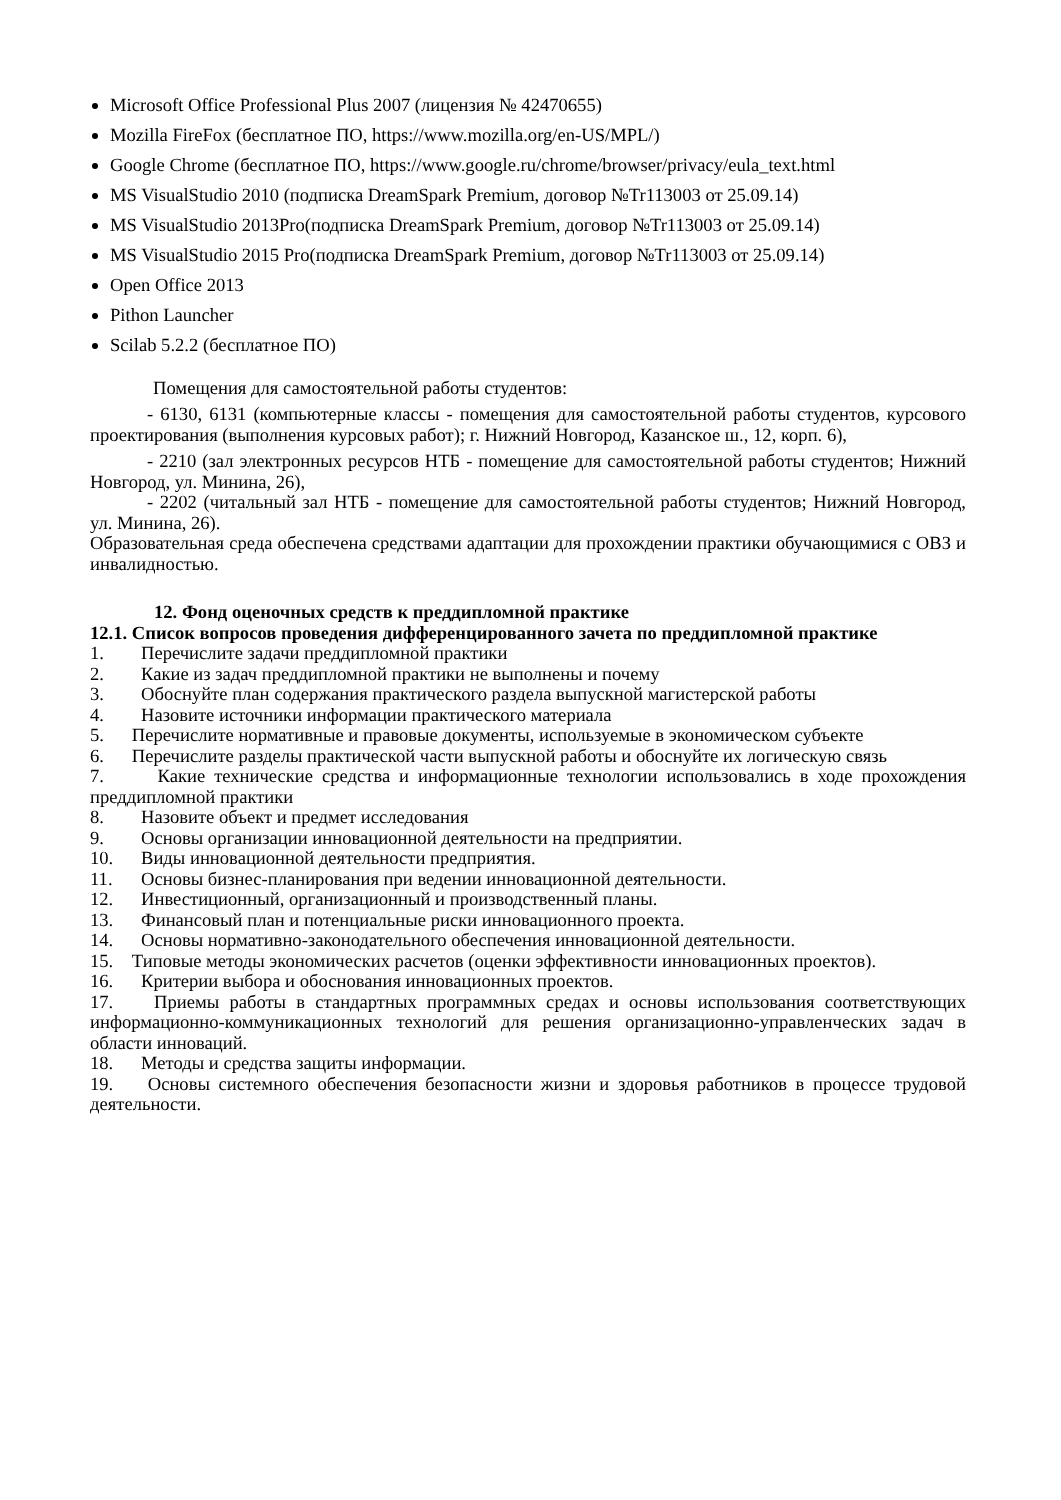Microsoft Office Professional Plus 2007 (лицензия № 42470655)
Mozilla FireFox (бесплатное ПО, https://www.mozilla.org/en-US/MPL/)
Google Chrome (бесплатное ПО, https://www.google.ru/chrome/browser/privacy/eula_text.html
MS VisualStudio 2010 (подписка DreamSpark Premium, договор №Tr113003 от 25.09.14)
MS VisualStudio 2013Pro(подписка DreamSpark Premium, договор №Tr113003 от 25.09.14)
MS VisualStudio 2015 Pro(подписка DreamSpark Premium, договор №Tr113003 от 25.09.14)
Open Office 2013
Pithon Launcher
Scilab 5.2.2 (бесплатное ПО)
Помещения для самостоятельной работы студентов:
- 6130, 6131 (компьютерные классы - помещения для самостоятельной работы студентов, курсового проектирования (выполнения курсовых работ); г. Нижний Новгород, Казанское ш., 12, корп. 6),
- 2210 (зал электронных ресурсов НТБ - помещение для самостоятельной работы студентов; Нижний Новгород, ул. Минина, 26),
- 2202 (читальный зал НТБ - помещение для самостоятельной работы студентов; Нижний Новгород, ул. Минина, 26).
Образовательная среда обеспечена средствами адаптации для прохождении практики обучающимися с ОВЗ и инвалидностью.
12. Фонд оценочных средств к преддипломной практике
12.1. Список вопросов проведения дифференцированного зачета по преддипломной практике
1. Перечислите задачи преддипломной практики
2. Какие из задач преддипломной практики не выполнены и почему
3. Обоснуйте план содержания практического раздела выпускной магистерской работы
4. Назовите источники информации практического материала
5. Перечислите нормативные и правовые документы, используемые в экономическом субъекте
6. Перечислите разделы практической части выпускной работы и обоснуйте их логическую связь
7. Какие технические средства и информационные технологии использовались в ходе прохождения преддипломной практики
8. Назовите объект и предмет исследования
9. Основы организации инновационной деятельности на предприятии.
10. Виды инновационной деятельности предприятия.
11. Основы бизнес-планирования при ведении инновационной деятельности.
12. Инвестиционный, организационный и производственный планы.
13. Финансовый план и потенциальные риски инновационного проекта.
14. Основы нормативно-законодательного обеспечения инновационной деятельности.
15. Типовые методы экономических расчетов (оценки эффективности инновационных проектов).
16. Критерии выбора и обоснования инновационных проектов.
17. Приемы работы в стандартных программных средах и основы использования соответствующих информационно-коммуникационных технологий для решения организационно-управленческих задач в области инноваций.
18. Методы и средства защиты информации.
19. Основы системного обеспечения безопасности жизни и здоровья работников в процессе трудовой деятельности.